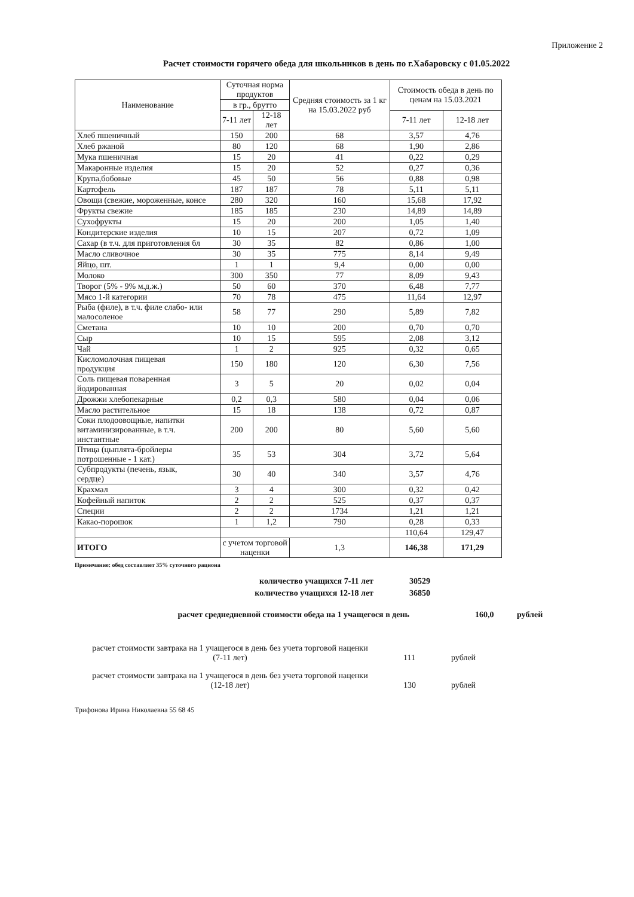Приложение 2
Расчет стоимости горячего обеда для школьников в день по г.Хабаровску с 01.05.2022
| Наименование | Суточная норма продуктов | | Средняя стоимость за 1 кг на 15.03.2022 руб | Стоимость обеда в день по ценам на 15.03.2021 | |
| --- | --- | --- | --- | --- | --- |
| | в гр., брутто | | | | |
| | 7-11 лет | 12-18 лет | | 7-11 лет | 12-18 лет |
| Хлеб пшеничный | 150 | 200 | 68 | 3,57 | 4,76 |
| Хлеб ржаной | 80 | 120 | 68 | 1,90 | 2,86 |
| Мука пшеничная | 15 | 20 | 41 | 0,22 | 0,29 |
| Макаронные изделия | 15 | 20 | 52 | 0,27 | 0,36 |
| Крупа,бобовые | 45 | 50 | 56 | 0,88 | 0,98 |
| Картофель | 187 | 187 | 78 | 5,11 | 5,11 |
| Овощи (свежие, мороженные, консе | 280 | 320 | 160 | 15,68 | 17,92 |
| Фрукты свежие | 185 | 185 | 230 | 14,89 | 14,89 |
| Сухофрукты | 15 | 20 | 200 | 1,05 | 1,40 |
| Кондитерские изделия | 10 | 15 | 207 | 0,72 | 1,09 |
| Сахар (в т.ч. для приготовления бл | 30 | 35 | 82 | 0,86 | 1,00 |
| Масло сливочное | 30 | 35 | 775 | 8,14 | 9,49 |
| Яйцо, шт. | 1 | 1 | 9,4 | 0,00 | 0,00 |
| Молоко | 300 | 350 | 77 | 8,09 | 9,43 |
| Творог (5% - 9% м.д.ж.) | 50 | 60 | 370 | 6,48 | 7,77 |
| Мясо 1-й категории | 70 | 78 | 475 | 11,64 | 12,97 |
| Рыба (филе), в т.ч. филе слабо- или малосоленое | 58 | 77 | 290 | 5,89 | 7,82 |
| Сметана | 10 | 10 | 200 | 0,70 | 0,70 |
| Сыр | 10 | 15 | 595 | 2,08 | 3,12 |
| Чай | 1 | 2 | 925 | 0,32 | 0,65 |
| Кисломолочная пищевая продукция | 150 | 180 | 120 | 6,30 | 7,56 |
| Соль пищевая поваренная йодированная | 3 | 5 | 20 | 0,02 | 0,04 |
| Дрожжи хлебопекарные | 0,2 | 0,3 | 580 | 0,04 | 0,06 |
| Масло растительное | 15 | 18 | 138 | 0,72 | 0,87 |
| Соки плодоовощные, напитки витаминизированные, в т.ч. инстантные | 200 | 200 | 80 | 5,60 | 5,60 |
| Птица (цыплята-бройлеры потрошенные - 1 кат.) | 35 | 53 | 304 | 3,72 | 5,64 |
| Субпродукты (печень, язык, сердце) | 30 | 40 | 340 | 3,57 | 4,76 |
| Крахмал | 3 | 4 | 300 | 0,32 | 0,42 |
| Кофейный напиток | 2 | 2 | 525 | 0,37 | 0,37 |
| Специи | 2 | 2 | 1734 | 1,21 | 1,21 |
| Какао-порошок | 1 | 1,2 | 790 | 0,28 | 0,33 |
| | | | | 110,64 | 129,47 |
| ИТОГО | с учетом торговой наценки | | 1,3 | 146,38 | 171,29 |
Примечание: обед составляет 35% суточного рациона
количество учащихся 7-11 лет 30529
количество учащихся 12-18 лет 36850
расчет среднедневной стоимости обеда на 1 учащегося в день 160,0 рублей
расчет стоимости завтрака на 1 учащегося в день без учета торговой наценки
(7-11 лет) 111 рублей
расчет стоимости завтрака на 1 учащегося в день без учета торговой наценки
(12-18 лет) 130 рублей
Трифонова Ирина Николаевна 55 68 45